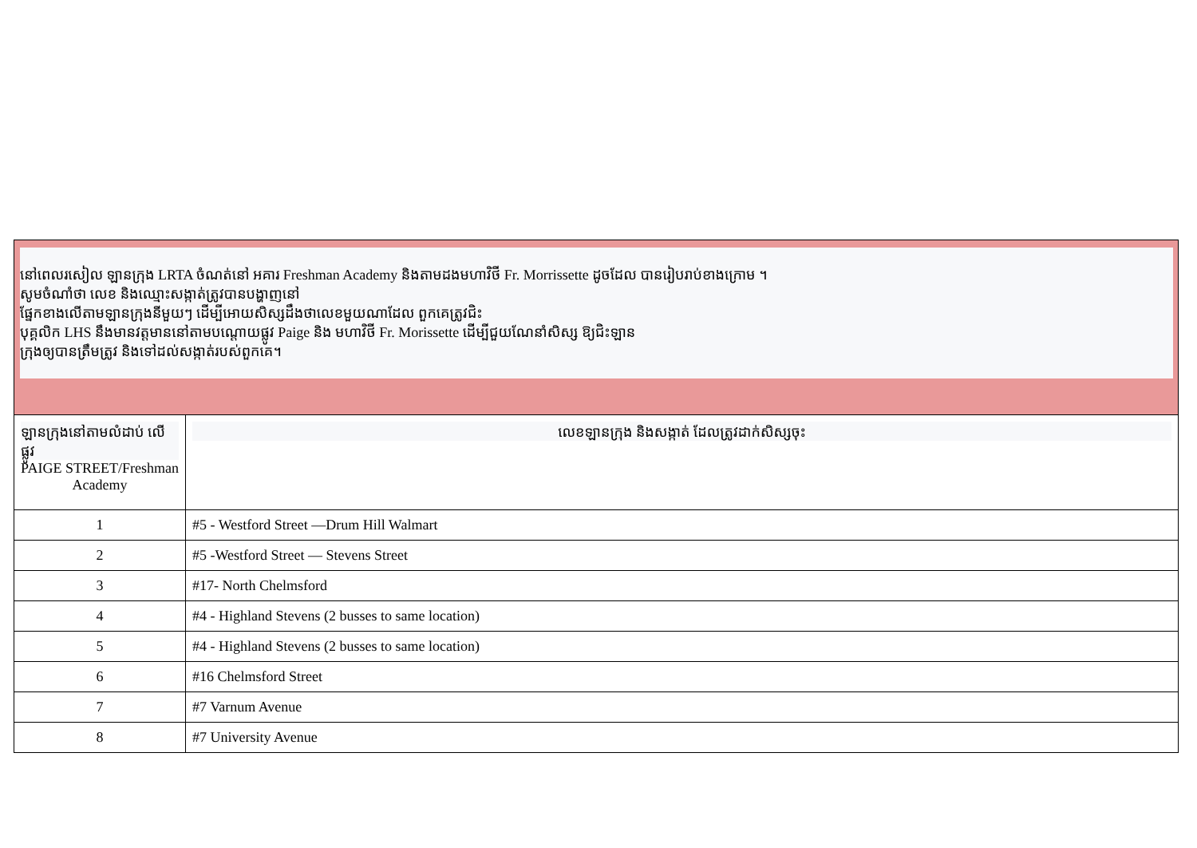នៅពេលរសៀល ឡានក្រុង LRTA ចំណត់នៅ អគារ Freshman Academy និងតាមដងមហាវិថី Fr. Morrissette ដូចដែល បានរៀបរាប់ខាងក្រោម ។
សូមចំណាំថា លេខ និងឈ្មោះសង្កាត់ត្រូវបានបង្ហាញនៅ
ផ្នែកខាងលើតាមឡានក្រុងនីមួយៗ ដើម្បីអោយសិស្សដឹងថាលេខមួយណាដែល ពួកគេត្រូវជិះ
បុគ្គលិក LHS នឹងមានវត្តមាននៅតាមបណ្តោយផ្លូវ Paige និង មហាវិថី Fr. Morissette ដើម្បីជួយណែនាំសិស្ស ឱ្យជិះឡាន
ក្រុងឲ្យបានត្រឹមត្រូវ និងទៅដល់សង្កាត់របស់ពួកគេ។
| ឡានក្រុងនៅតាមលំដាប់ លើផ្លូវ PAIGE STREET/Freshman Academy | លេខឡានក្រុង និងសង្កាត់ ដែលត្រូវដាក់សិស្សចុះ |
| --- | --- |
| 1 | #5 - Westford Street —Drum Hill Walmart |
| 2 | #5 -Westford Street — Stevens Street |
| 3 | #17- North Chelmsford |
| 4 | #4 - Highland Stevens (2 busses to same location) |
| 5 | #4 - Highland Stevens (2 busses to same location) |
| 6 | #16 Chelmsford Street |
| 7 | #7 Varnum Avenue |
| 8 | #7 University Avenue |